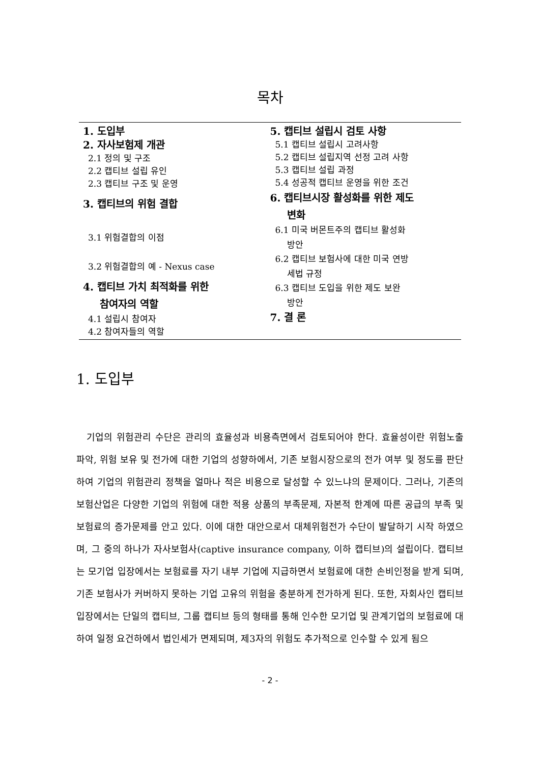목차
1. 도입부
2. 자사보험제 개관
2.1 정의 및 구조
2.2 캡티브 설립 유인
2.3 캡티브 구조 및 운영
3. 캡티브의 위험 결합
3.1 위험결합의 이점
3.2 위험결합의 예 - Nexus case
4. 캡티브 가치 최적화를 위한
참여자의 역할
4.1 설립시 참여자
4.2 참여자들의 역할
5. 캡티브 설립시 검토 사항
5.1 캡티브 설립시 고려사항
5.2 캡티브 설립지역 선정 고려 사항
5.3 캡티브 설립 과정
5.4 성공적 캡티브 운영을 위한 조건
6. 캡티브시장 활성화를 위한 제도
변화
6.1 미국 버몬트주의 캡티브 활성화
방안
6.2 캡티브 보험사에 대한 미국 연방
세법 규정
6.3 캡티브 도입을 위한 제도 보완
방안
7. 결 론
1. 도입부
기업의 위험관리 수단은 관리의 효율성과 비용측면에서 검토되어야 한다. 효율성이란 위험노출 파악, 위험 보유 및 전가에 대한 기업의 성향하에서, 기존 보험시장으로의 전가 여부 및 정도를 판단하여 기업의 위험관리 정책을 얼마나 적은 비용으로 달성할 수 있느냐의 문제이다. 그러나, 기존의 보험산업은 다양한 기업의 위험에 대한 적용 상품의 부족문제, 자본적 한계에 따른 공급의 부족 및 보험료의 증가문제를 안고 있다. 이에 대한 대안으로서 대체위험전가 수단이 발달하기 시작 하였으며, 그 중의 하나가 자사보험사(captive insurance company, 이하 캡티브)의 설립이다. 캡티브는 모기업 입장에서는 보험료를 자기 내부 기업에 지급하면서 보험료에 대한 손비인정을 받게 되며, 기존 보험사가 커버하지 못하는 기업 고유의 위험을 충분하게 전가하게 된다. 또한, 자회사인 캡티브 입장에서는 단일의 캡티브, 그룹 캡티브 등의 형태를 통해 인수한 모기업 및 관계기업의 보험료에 대하여 일정 요건하에서 법인세가 면제되며, 제3자의 위험도 추가적으로 인수할 수 있게 됨으
- 2 -